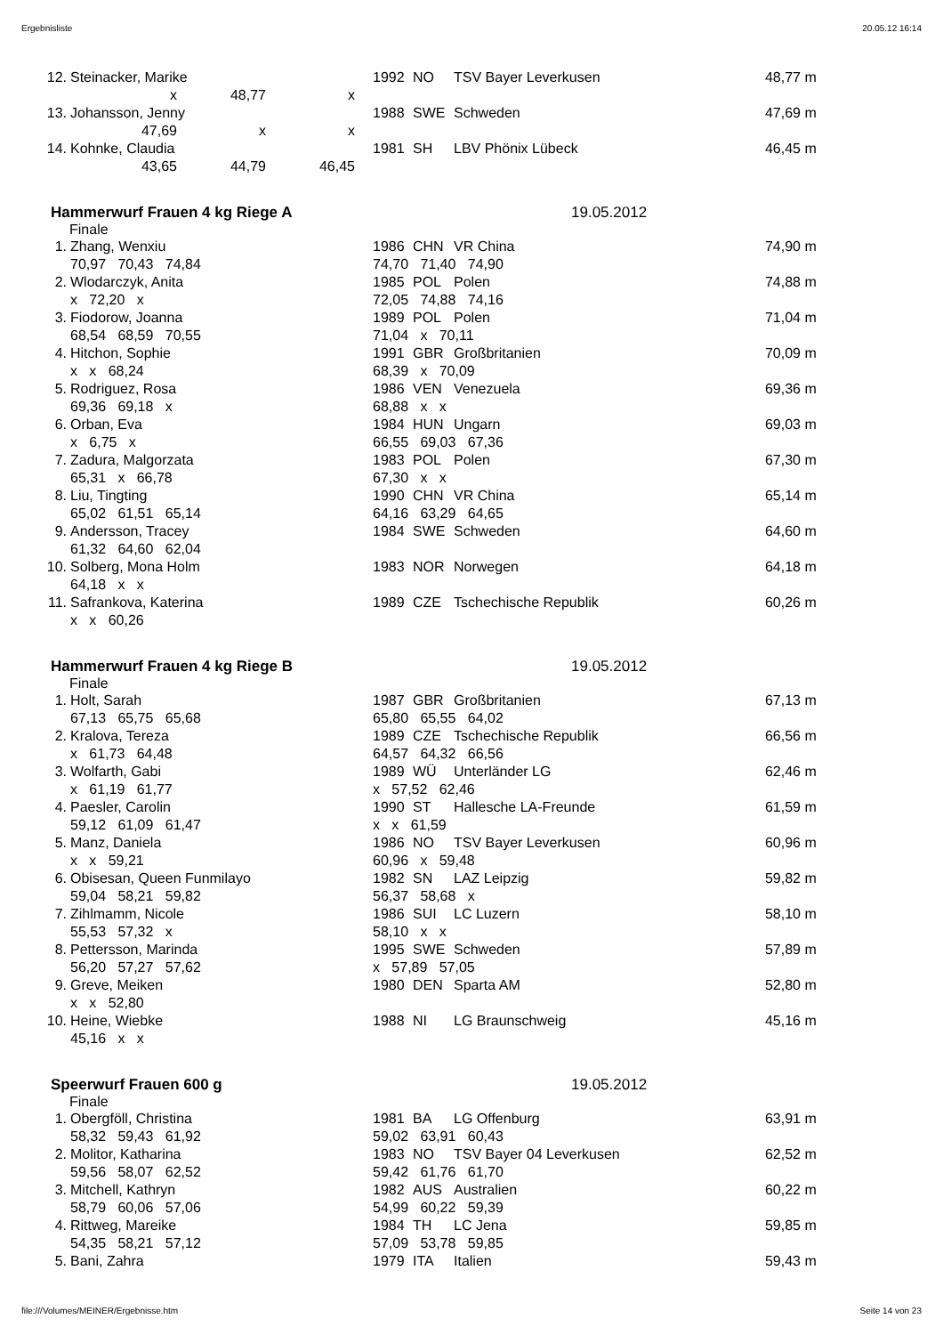Ergebnisliste 20.05.12 16:14
| 12. | Steinacker, Marike | 1992 | NO | TSV Bayer Leverkusen | 48,77 | m |
| | x 48,77 x | | | | | |
| 13. | Johansson, Jenny | 1988 | SWE | Schweden | 47,69 | m |
| | 47,69 x x | | | | | |
| 14. | Kohnke, Claudia | 1981 | SH | LBV Phönix Lübeck | 46,45 | m |
| | 43,65 44,79 46,45 | | | | | |
Hammerwurf Frauen 4 kg Riege A 19.05.2012
Finale
| 1. | Zhang, Wenxiu | 1986 | CHN | VR China | 74,90 | m |
| | 70,97 70,43 74,84 | 74,70 71,40 74,90 | | | | |
| 2. | Wlodarczyk, Anita | 1985 | POL | Polen | 74,88 | m |
| | x 72,20 x | 72,05 74,88 74,16 | | | | |
| 3. | Fiodorow, Joanna | 1989 | POL | Polen | 71,04 | m |
| | 68,54 68,59 70,55 | 71,04 x 70,11 | | | | |
| 4. | Hitchon, Sophie | 1991 | GBR | Großbritanien | 70,09 | m |
| | x x 68,24 | 68,39 x 70,09 | | | | |
| 5. | Rodriguez, Rosa | 1986 | VEN | Venezuela | 69,36 | m |
| | 69,36 69,18 x | 68,88 x x | | | | |
| 6. | Orban, Eva | 1984 | HUN | Ungarn | 69,03 | m |
| | x 6,75 x | 66,55 69,03 67,36 | | | | |
| 7. | Zadura, Malgorzata | 1983 | POL | Polen | 67,30 | m |
| | 65,31 x 66,78 | 67,30 x x | | | | |
| 8. | Liu, Tingting | 1990 | CHN | VR China | 65,14 | m |
| | 65,02 61,51 65,14 | 64,16 63,29 64,65 | | | | |
| 9. | Andersson, Tracey | 1984 | SWE | Schweden | 64,60 | m |
| | 61,32 64,60 62,04 | | | | | |
| 10. | Solberg, Mona Holm | 1983 | NOR | Norwegen | 64,18 | m |
| | 64,18 x x | | | | | |
| 11. | Safrankova, Katerina | 1989 | CZE | Tschechische Republik | 60,26 | m |
| | x x 60,26 | | | | | |
Hammerwurf Frauen 4 kg Riege B 19.05.2012
Finale
| 1. | Holt, Sarah | 1987 | GBR | Großbritanien | 67,13 | m |
| | 67,13 65,75 65,68 | 65,80 65,55 64,02 | | | | |
| 2. | Kralova, Tereza | 1989 | CZE | Tschechische Republik | 66,56 | m |
| | x 61,73 64,48 | 64,57 64,32 66,56 | | | | |
| 3. | Wolfarth, Gabi | 1989 | WÜ | Unterländer LG | 62,46 | m |
| | x 61,19 61,77 | x 57,52 62,46 | | | | |
| 4. | Paesler, Carolin | 1990 | ST | Hallesche LA-Freunde | 61,59 | m |
| | 59,12 61,09 61,47 | x x 61,59 | | | | |
| 5. | Manz, Daniela | 1986 | NO | TSV Bayer Leverkusen | 60,96 | m |
| | x x 59,21 | 60,96 x 59,48 | | | | |
| 6. | Obisesan, Queen Funmilayo | 1982 | SN | LAZ Leipzig | 59,82 | m |
| | 59,04 58,21 59,82 | 56,37 58,68 x | | | | |
| 7. | Zihlmamm, Nicole | 1986 | SUI | LC Luzern | 58,10 | m |
| | 55,53 57,32 x | 58,10 x x | | | | |
| 8. | Pettersson, Marinda | 1995 | SWE | Schweden | 57,89 | m |
| | 56,20 57,27 57,62 | x 57,89 57,05 | | | | |
| 9. | Greve, Meiken | 1980 | DEN | Sparta AM | 52,80 | m |
| | x x 52,80 | | | | | |
| 10. | Heine, Wiebke | 1988 | NI | LG Braunschweig | 45,16 | m |
| | 45,16 x x | | | | | |
Speerwurf Frauen 600 g 19.05.2012
Finale
| 1. | Obergföll, Christina | 1981 | BA | LG Offenburg | 63,91 | m |
| | 58,32 59,43 61,92 | 59,02 63,91 60,43 | | | | |
| 2. | Molitor, Katharina | 1983 | NO | TSV Bayer 04 Leverkusen | 62,52 | m |
| | 59,56 58,07 62,52 | 59,42 61,76 61,70 | | | | |
| 3. | Mitchell, Kathryn | 1982 | AUS | Australien | 60,22 | m |
| | 58,79 60,06 57,06 | 54,99 60,22 59,39 | | | | |
| 4. | Rittweg, Mareike | 1984 | TH | LC Jena | 59,85 | m |
| | 54,35 58,21 57,12 | 57,09 53,78 59,85 | | | | |
| 5. | Bani, Zahra | 1979 | ITA | Italien | 59,43 | m |
file:///Volumes/MEINER/Ergebnisse.htm Seite 14 von 23